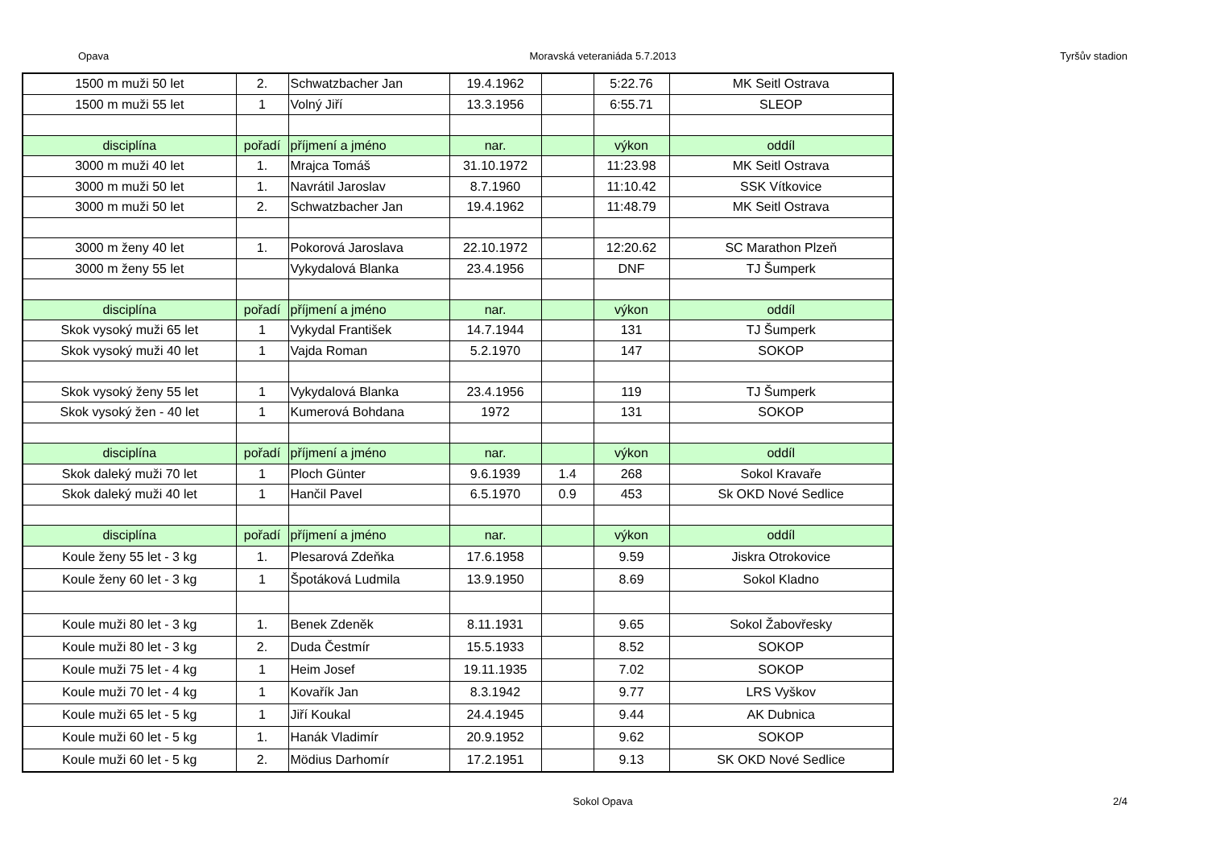Opava Moravská veteraniáda 5.7.2013 Tyršův stadion
| 1500 m muži 50 let | 2. | Schwatzbacher Jan | 19.4.1962 | | 5:22.76 | MK Seitl Ostrava |
| 1500 m muži 55 let | 1 | Volný Jiří | 13.3.1956 | | 6:55.71 | SLEOP |
| disciplína | pořadí | příjmení a jméno | nar. | | výkon | oddíl |
| 3000 m muži 40 let | 1. | Mrajca Tomáš | 31.10.1972 | | 11:23.98 | MK Seitl Ostrava |
| 3000 m muži 50 let | 1. | Navrátil Jaroslav | 8.7.1960 | | 11:10.42 | SSK Vítkovice |
| 3000 m muži 50 let | 2. | Schwatzbacher Jan | 19.4.1962 | | 11:48.79 | MK Seitl Ostrava |
| 3000 m ženy 40 let | 1. | Pokorová Jaroslava | 22.10.1972 | | 12:20.62 | SC Marathon Plzeň |
| 3000 m ženy 55 let | | Vykydalová Blanka | 23.4.1956 | | DNF | TJ Šumperk |
| disciplína | pořadí | příjmení a jméno | nar. | | výkon | oddíl |
| Skok vysoký muži 65 let | 1 | Vykydal František | 14.7.1944 | | 131 | TJ Šumperk |
| Skok vysoký muži 40 let | 1 | Vajda Roman | 5.2.1970 | | 147 | SOKOP |
| Skok vysoký ženy 55 let | 1 | Vykydalová Blanka | 23.4.1956 | | 119 | TJ Šumperk |
| Skok vysoký žen - 40 let | 1 | Kumerová Bohdana | 1972 | | 131 | SOKOP |
| disciplína | pořadí | příjmení a jméno | nar. | | výkon | oddíl |
| Skok daleký muži 70 let | 1 | Ploch Günter | 9.6.1939 | 1.4 | 268 | Sokol Kravaře |
| Skok daleký muži 40 let | 1 | Hančil Pavel | 6.5.1970 | 0.9 | 453 | Sk OKD Nové Sedlice |
| disciplína | pořadí | příjmení a jméno | nar. | | výkon | oddíl |
| Koule ženy 55 let - 3 kg | 1. | Plesarová Zdeňka | 17.6.1958 | | 9.59 | Jiskra Otrokovice |
| Koule ženy 60 let - 3 kg | 1 | Špotáková Ludmila | 13.9.1950 | | 8.69 | Sokol Kladno |
| Koule muži 80 let - 3 kg | 1. | Benek Zdeněk | 8.11.1931 | | 9.65 | Sokol Žabovřesky |
| Koule muži 80 let - 3 kg | 2. | Duda Čestmír | 15.5.1933 | | 8.52 | SOKOP |
| Koule muži 75 let - 4 kg | 1 | Heim Josef | 19.11.1935 | | 7.02 | SOKOP |
| Koule muži 70 let - 4 kg | 1 | Kovařík Jan | 8.3.1942 | | 9.77 | LRS Vyškov |
| Koule muži 65 let - 5 kg | 1 | Jiří Koukal | 24.4.1945 | | 9.44 | AK Dubnica |
| Koule muži 60 let - 5 kg | 1. | Hanák Vladimír | 20.9.1952 | | 9.62 | SOKOP |
| Koule muži 60 let - 5 kg | 2. | Mödius Darhomír | 17.2.1951 | | 9.13 | SK OKD Nové Sedlice |
Sokol Opava 2/4